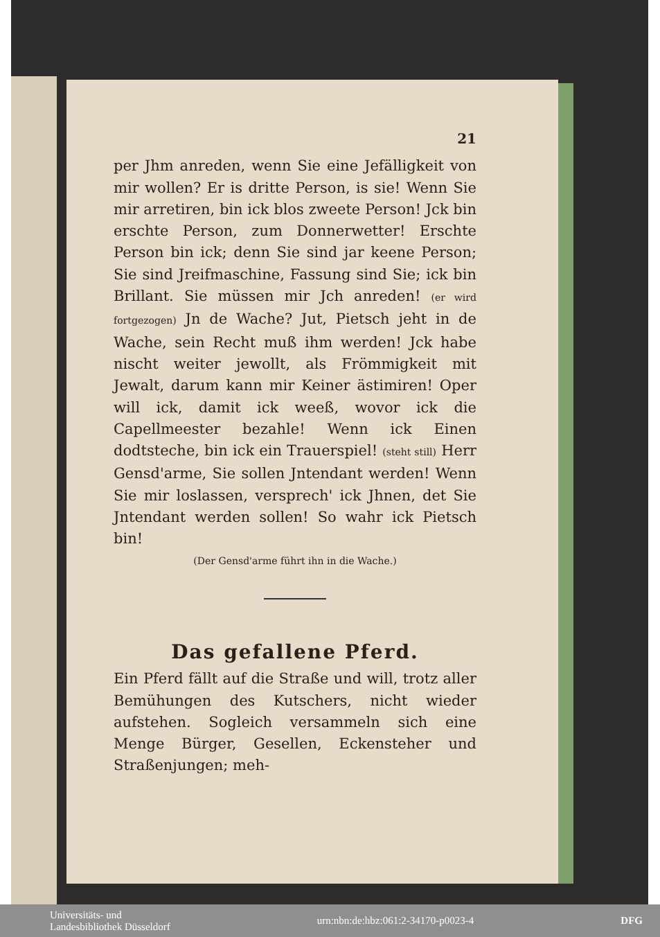21
per Jhm anreden, wenn Sie eine Jefälligkeit von mir wollen? Er is dritte Person, is sie! Wenn Sie mir arretiren, bin ick blos zweete Person! Jck bin erschte Person, zum Donnerwetter! Erschte Person bin ick; denn Sie sind jar keene Person; Sie sind Jreifmaschine, Fassung sind Sie; ick bin Brillant. Sie müssen mir Jch anreden! (er wird fortgezogen) Jn de Wache? Jut, Pietsch jeht in de Wache, sein Recht muß ihm werden! Jck habe nischt weiter jewollt, als Frömmigkeit mit Jewalt, darum kann mir Keiner ästimiren! Oper will ick, damit ick weeß, wovor ick die Capellmeester bezahle! Wenn ick Einen dodtsteche, bin ick ein Trauerspiel! (steht still) Herr Gensd'arme, Sie sollen Jntendant werden! Wenn Sie mir loslassen, versprech' ick Jhnen, det Sie Jntendant werden sollen! So wahr ick Pietsch bin!
(Der Gensd'arme führt ihn in die Wache.)
Das gefallene Pferd.
Ein Pferd fällt auf die Straße und will, trotz aller Bemühungen des Kutschers, nicht wieder aufstehen. Sogleich versammeln sich eine Menge Bürger, Gesellen, Eckensteher und Straßenjungen; meh-
Universitäts- und
Landesbibliothek Düsseldorf
urn:nbn:de:hbz:061:2-34170-p0023-4
DFG